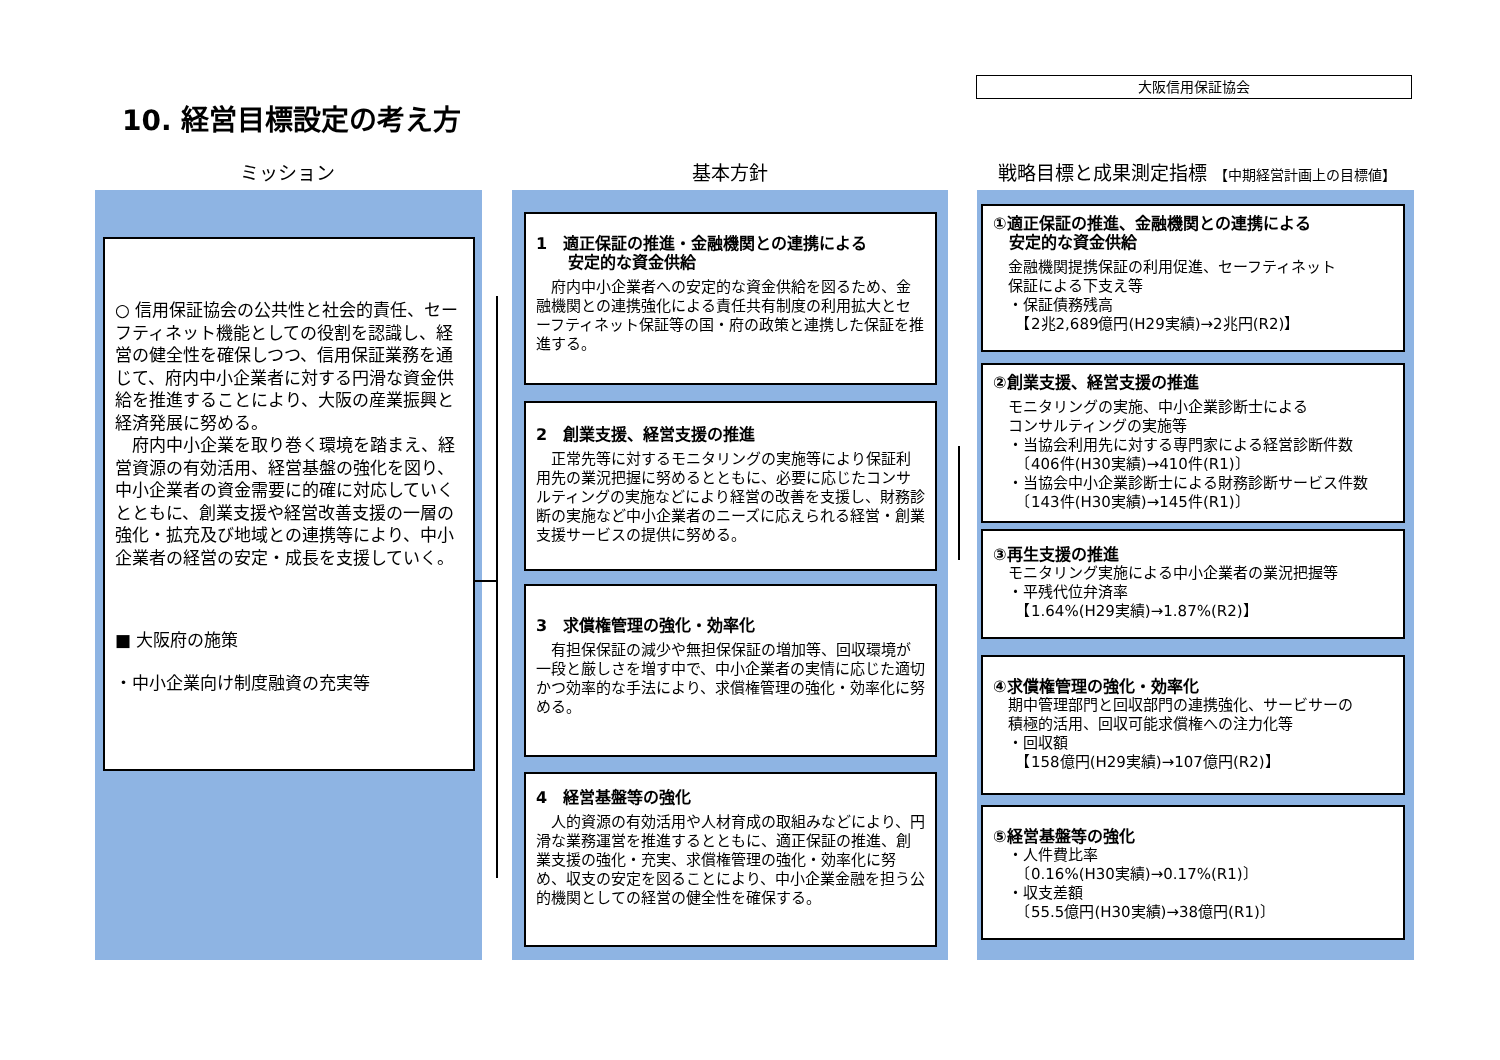大阪信用保証協会
10. 経営目標設定の考え方
ミッション 基本方針
戦略目標と成果測定指標 【中期経営計画上の目標値】
○ 信用保証協会の公共性と社会的責任、セーフティネット機能としての役割を認識し、経営の健全性を確保しつつ、信用保証業務を通じて、府内中小企業者に対する円滑な資金供給を推進することにより、大阪の産業振興と経済発展に努める。
　府内中小企業を取り巻く環境を踏まえ、経営資源の有効活用、経営基盤の強化を図り、中小企業者の資金需要に的確に対応していくとともに、創業支援や経営改善支援の一層の強化・拡充及び地域との連携等により、中小企業者の経営の安定・成長を支援していく。
■ 大阪府の施策
・中小企業向け制度融資の充実等
1　適正保証の推進・金融機関との連携による
　　安定的な資金供給
　府内中小企業者への安定的な資金供給を図るため、金融機関との連携強化による責任共有制度の利用拡大とセーフティネット保証等の国・府の政策と連携した保証を推進する。
2　創業支援、経営支援の推進
　正常先等に対するモニタリングの実施等により保証利用先の業況把握に努めるとともに、必要に応じたコンサルティングの実施などにより経営の改善を支援し、財務診断の実施など中小企業者のニーズに応えられる経営・創業支援サービスの提供に努める。
3　求償権管理の強化・効率化
　有担保保証の減少や無担保保証の増加等、回収環境が一段と厳しさを増す中で、中小企業者の実情に応じた適切かつ効率的な手法により、求償権管理の強化・効率化に努める。
4　経営基盤等の強化
　人的資源の有効活用や人材育成の取組みなどにより、円滑な業務運営を推進するとともに、適正保証の推進、創業支援の強化・充実、求償権管理の強化・効率化に努め、収支の安定を図ることにより、中小企業金融を担う公的機関としての経営の健全性を確保する。
①適正保証の推進、金融機関との連携による
　安定的な資金供給
　金融機関提携保証の利用促進、セーフティネット
　保証による下支え等
　・保証債務残高
　　【2兆2,689億円(H29実績)→2兆円(R2)】
②創業支援、経営支援の推進
　モニタリングの実施、中小企業診断士による
　コンサルティングの実施等
　・当協会利用先に対する専門家による経営診断件数
　　〔406件(H30実績)→410件(R1)〕
　・当協会中小企業診断士による財務診断サービス件数
　　〔143件(H30実績)→145件(R1)〕
③再生支援の推進
　モニタリング実施による中小企業者の業況把握等
　・平残代位弁済率
　　【1.64%(H29実績)→1.87%(R2)】
④求償権管理の強化・効率化
　期中管理部門と回収部門の連携強化、サービサーの
　積極的活用、回収可能求償権への注力化等
　・回収額
　　【158億円(H29実績)→107億円(R2)】
⑤経営基盤等の強化
　・人件費比率
　　〔0.16%(H30実績)→0.17%(R1)〕
　・収支差額
　　〔55.5億円(H30実績)→38億円(R1)〕